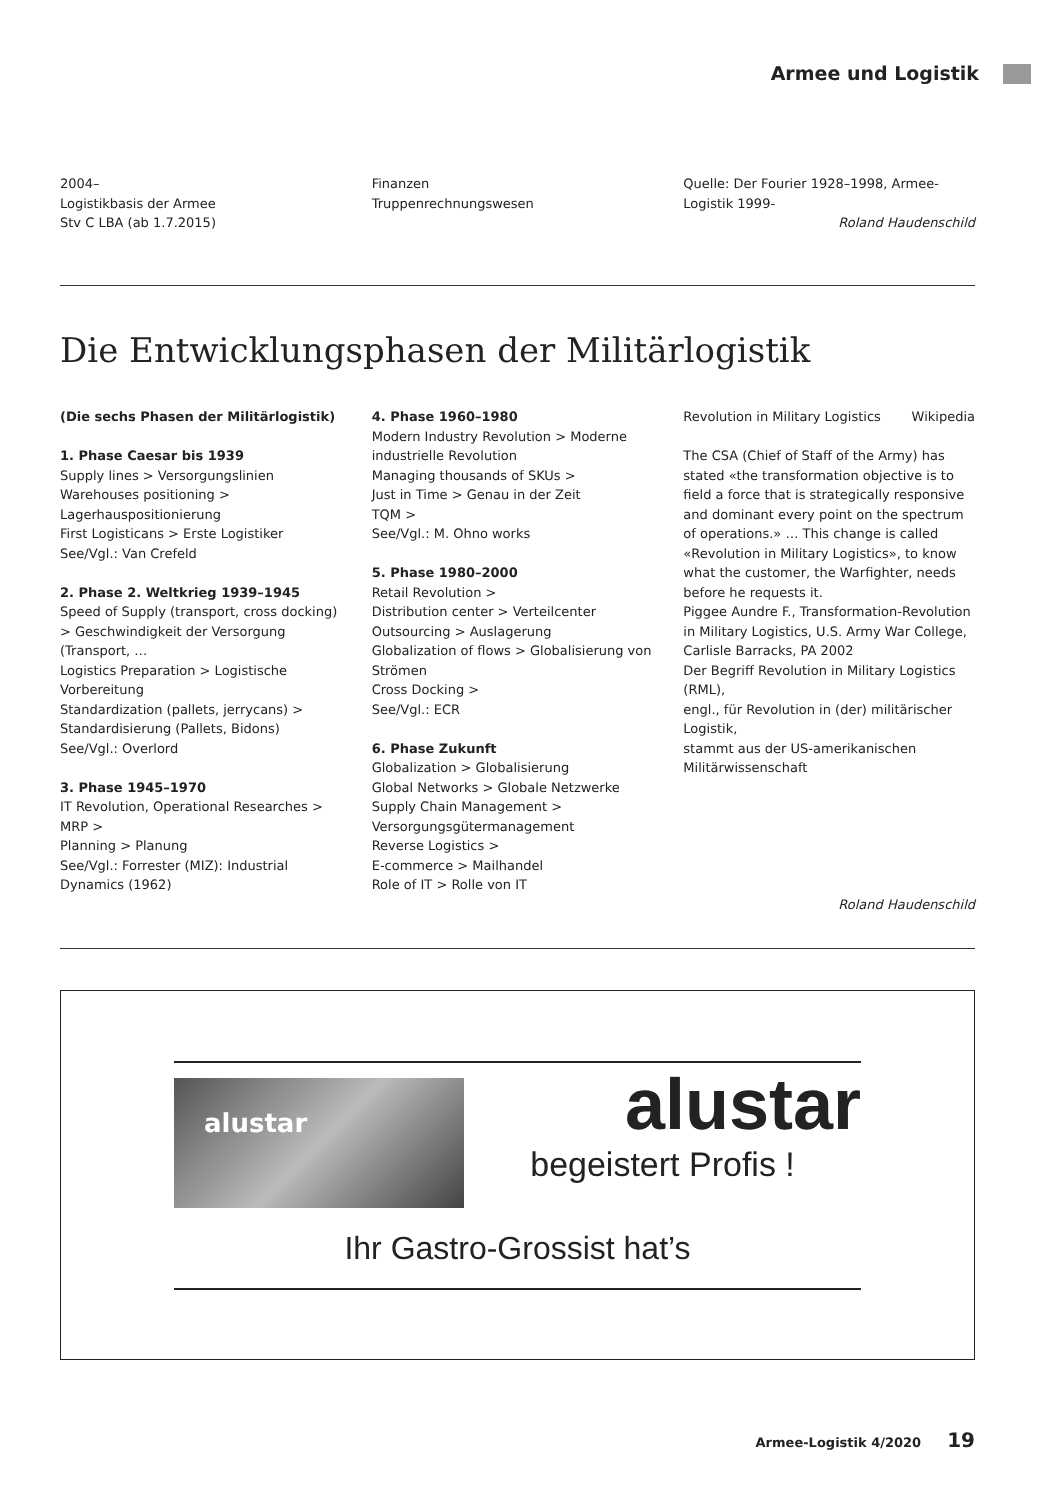Armee und Logistik
2004–
Logistikbasis der Armee
Stv C LBA (ab 1.7.2015)
Finanzen
Truppenrechnungswesen
Quelle: Der Fourier 1928–1998, Armee-Logistik 1999-
Roland Haudenschild
Die Entwicklungsphasen der Militärlogistik
(Die sechs Phasen der Militärlogistik)
1. Phase Caesar bis 1939
Supply lines > Versorgungslinien
Warehouses positioning > Lagerhauspositionierung
First Logisticans > Erste Logistiker
See/Vgl.: Van Crefeld
2. Phase 2. Weltkrieg 1939–1945
Speed of Supply (transport, cross docking) > Geschwindigkeit der Versorgung (Transport, …
Logistics Preparation > Logistische Vorbereitung
Standardization (pallets, jerrycans) > Standardisierung (Pallets, Bidons)
See/Vgl.: Overlord
3. Phase 1945–1970
IT Revolution, Operational Researches >
MRP >
Planning > Planung
See/Vgl.: Forrester (MIZ): Industrial Dynamics (1962)
4. Phase 1960–1980
Modern Industry Revolution > Moderne industrielle Revolution
Managing thousands of SKUs >
Just in Time > Genau in der Zeit
TQM >
See/Vgl.: M. Ohno works
5. Phase 1980–2000
Retail Revolution >
Distribution center > Verteilcenter
Outsourcing > Auslagerung
Globalization of flows > Globalisierung von Strömen
Cross Docking >
See/Vgl.: ECR
6. Phase Zukunft
Globalization > Globalisierung
Global Networks > Globale Netzwerke
Supply Chain Management > Versorgungsgütermanagement
Reverse Logistics >
E-commerce > Mailhandel
Role of IT > Rolle von IT
Revolution in Military Logistics Wikipedia
The CSA (Chief of Staff of the Army) has stated «the transformation objective is to field a force that is strategically responsive and dominant every point on the spectrum of operations.» … This change is called «Revolution in Military Logistics», to know what the customer, the Warfighter, needs before he requests it.
Piggee Aundre F., Transformation-Revolution in Military Logistics, U.S. Army War College, Carlisle Barracks, PA 2002
Der Begriff Revolution in Military Logistics (RML),
engl., für Revolution in (der) militärischer Logistik,
stammt aus der US-amerikanischen Militärwissenschaft
Roland Haudenschild
alustar
alustar
begeistert Profis !
Ihr Gastro-Grossist hat’s
Armee-Logistik 4/2020 19